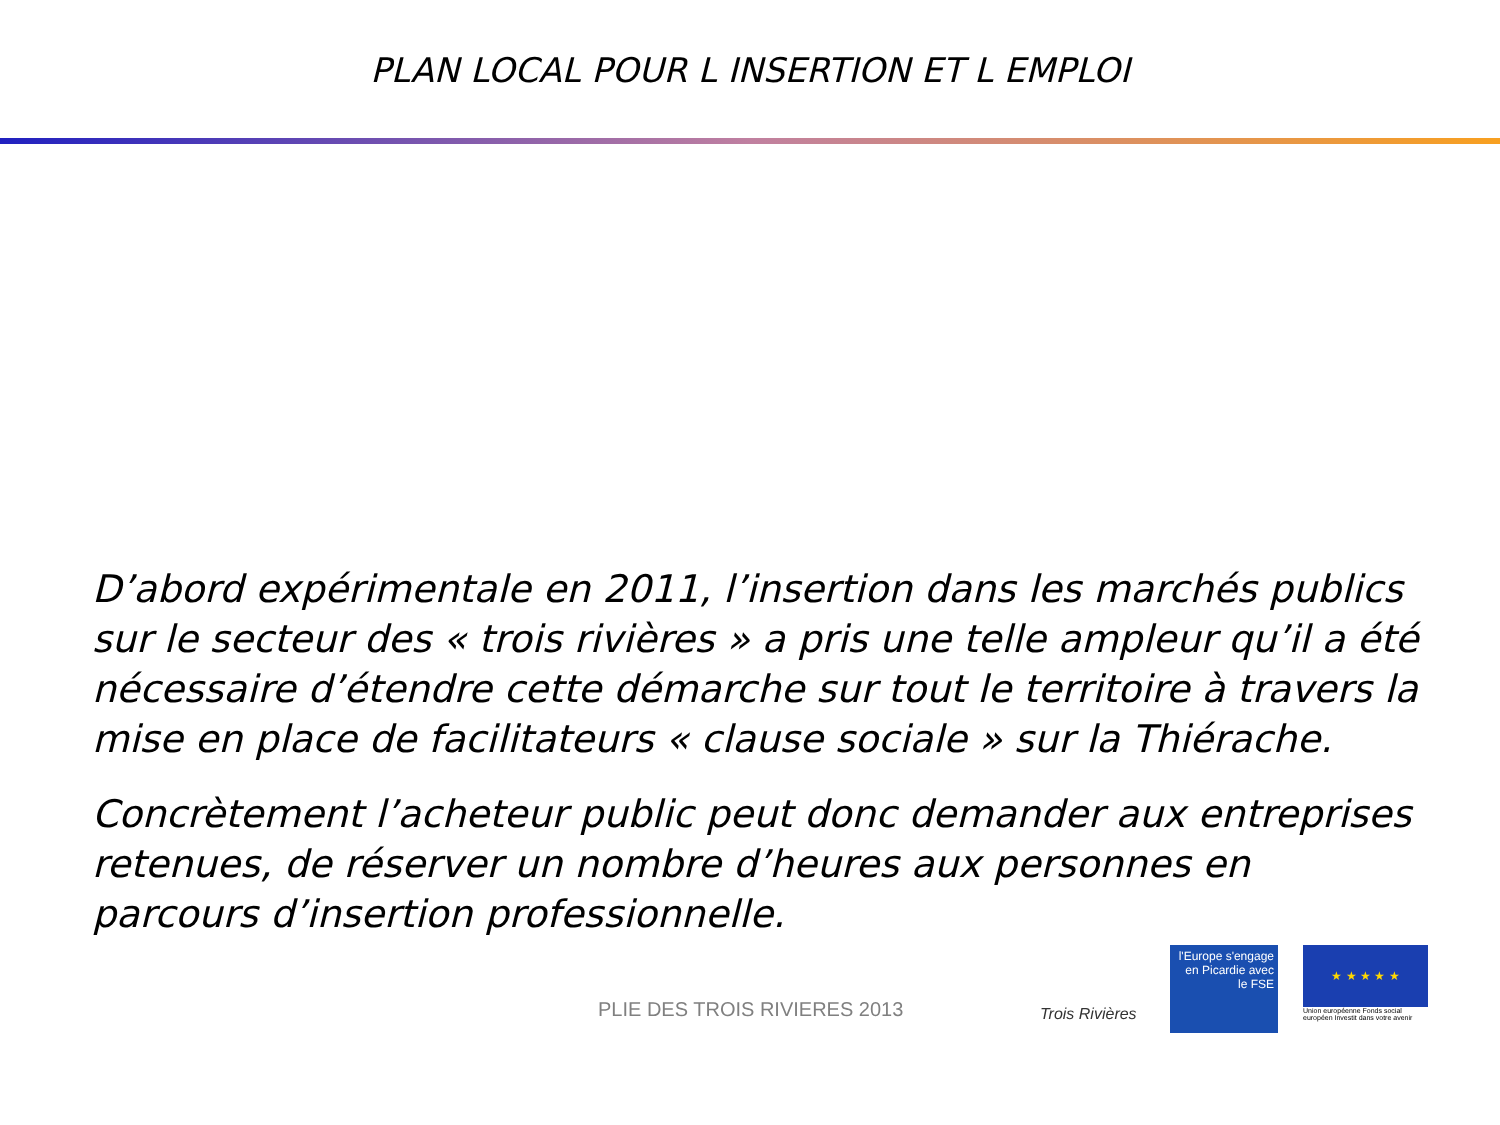PLAN LOCAL POUR L INSERTION ET L EMPLOI
D’abord expérimentale en 2011, l’insertion dans les marchés publics sur le secteur des « trois rivières » a pris une telle ampleur qu’il a été nécessaire d’étendre cette démarche sur tout le territoire à travers la mise en place de facilitateurs « clause sociale » sur la Thiérache.
Concrètement l’acheteur public peut donc demander aux entreprises retenues, de réserver un nombre d’heures aux personnes en parcours d’insertion professionnelle.
PLIE DES TROIS RIVIERES 2013
Trois Rivières
l'Europe s'engage en Picardie avec le FSE
★ ★ ★ ★ ★
Union européenne Fonds social européen Investit dans votre avenir